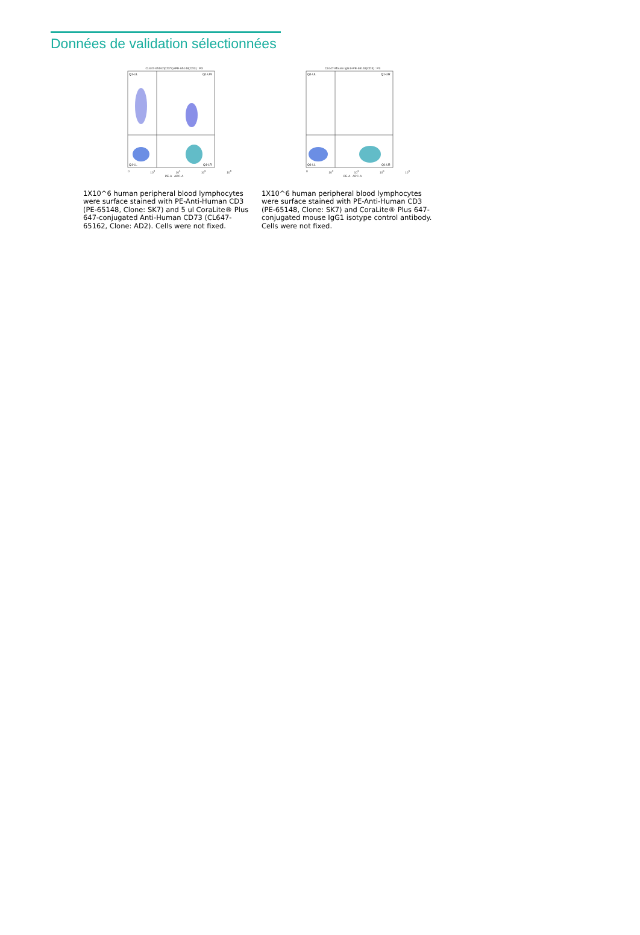Données de validation sélectionnées
CL647-65162(CD73)+PE-65148(CD3) : P3
Q1-UL
Q1-UR
Q1-LL
Q1-LR
0 10<sup>3</sup> 10<sup>4</sup> 10<sup>5</sup> 10<sup>6</sup>
PE-A APC-A
1X10^6 human peripheral blood lymphocytes were surface stained with PE-Anti-Human CD3 (PE-65148, Clone: SK7) and 5 ul CoraLite® Plus 647-conjugated Anti-Human CD73 (CL647-65162, Clone: AD2). Cells were not fixed.
CL647-Mouse IgG1+PE-65148(CD3) : P3
Q1-UL
Q1-UR
Q1-LL
Q1-LR
0 10<sup>3</sup> 10<sup>4</sup> 10<sup>5</sup> 10<sup>6</sup>
PE-A APC-A
1X10^6 human peripheral blood lymphocytes were surface stained with PE-Anti-Human CD3 (PE-65148, Clone: SK7) and CoraLite® Plus 647-conjugated mouse IgG1 isotype control antibody. Cells were not fixed.